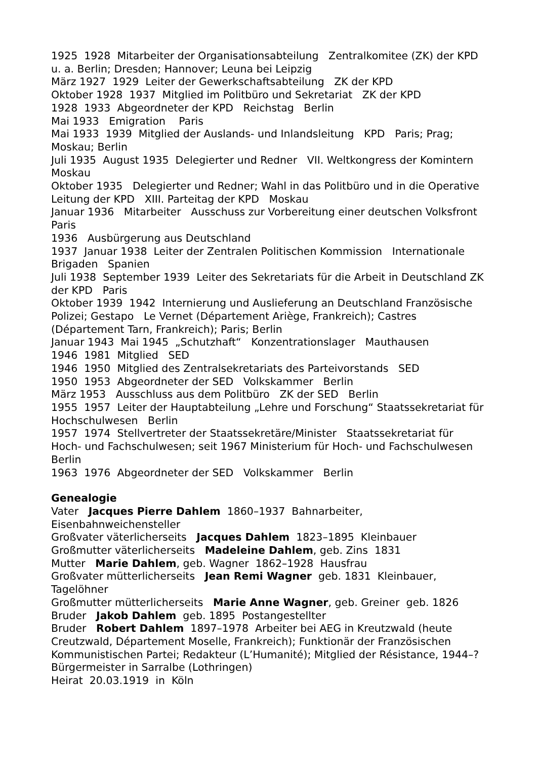1925 1928 Mitarbeiter der Organisationsabteilung Zentralkomitee (ZK) der KPD u. a. Berlin; Dresden; Hannover; Leuna bei Leipzig
März 1927 1929 Leiter der Gewerkschaftsabteilung ZK der KPD
Oktober 1928 1937 Mitglied im Politbüro und Sekretariat ZK der KPD
1928 1933 Abgeordneter der KPD Reichstag Berlin
Mai 1933 Emigration Paris
Mai 1933 1939 Mitglied der Auslands- und Inlandsleitung KPD Paris; Prag; Moskau; Berlin
Juli 1935 August 1935 Delegierter und Redner VII. Weltkongress der Komintern Moskau
Oktober 1935 Delegierter und Redner; Wahl in das Politbüro und in die Operative Leitung der KPD XIII. Parteitag der KPD Moskau
Januar 1936 Mitarbeiter Ausschuss zur Vorbereitung einer deutschen Volksfront Paris
1936 Ausbürgerung aus Deutschland
1937 Januar 1938 Leiter der Zentralen Politischen Kommission Internationale Brigaden Spanien
Juli 1938 September 1939 Leiter des Sekretariats für die Arbeit in Deutschland ZK der KPD Paris
Oktober 1939 1942 Internierung und Auslieferung an Deutschland Französische Polizei; Gestapo Le Vernet (Département Ariège, Frankreich); Castres (Département Tarn, Frankreich); Paris; Berlin
Januar 1943 Mai 1945 „Schutzhaft“ Konzentrationslager Mauthausen
1946 1981 Mitglied SED
1946 1950 Mitglied des Zentralsekretariats des Parteivorstands SED
1950 1953 Abgeordneter der SED Volkskammer Berlin
März 1953 Ausschluss aus dem Politbüro ZK der SED Berlin
1955 1957 Leiter der Hauptabteilung „Lehre und Forschung“ Staatssekretariat für Hochschulwesen Berlin
1957 1974 Stellvertreter der Staatssekretäre/Minister Staatssekretariat für Hoch- und Fachschulwesen; seit 1967 Ministerium für Hoch- und Fachschulwesen Berlin
1963 1976 Abgeordneter der SED Volkskammer Berlin
Genealogie
Vater Jacques Pierre Dahlem 1860–1937 Bahnarbeiter, Eisenbahnweichensteller
Großvater väterlicherseits Jacques Dahlem 1823–1895 Kleinbauer
Großmutter väterlicherseits Madeleine Dahlem, geb. Zins 1831
Mutter Marie Dahlem, geb. Wagner 1862–1928 Hausfrau
Großvater mütterlicherseits Jean Remi Wagner geb. 1831 Kleinbauer, Tagelöhner
Großmutter mütterlicherseits Marie Anne Wagner, geb. Greiner geb. 1826
Bruder Jakob Dahlem geb. 1895 Postangestellter
Bruder Robert Dahlem 1897–1978 Arbeiter bei AEG in Kreutzwald (heute Creutzwald, Département Moselle, Frankreich); Funktionär der Französischen Kommunistischen Partei; Redakteur (L’Humanité); Mitglied der Résistance, 1944–? Bürgermeister in Sarralbe (Lothringen)
Heirat 20.03.1919 in Köln